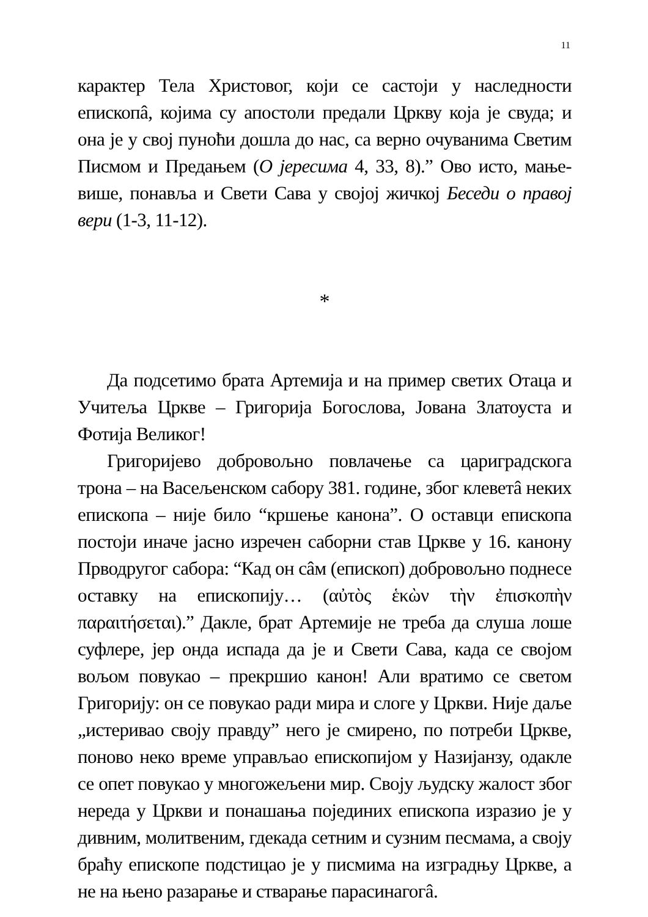11
карактер Тела Христовог, који се састоји у наследности епископâ, којима су апостоли предали Цркву која је свуда; и она је у свој пуноћи дошла до нас, са верно очуванима Светим Писмом и Предањем (О јересима 4, 33, 8).” Ово исто, мање-више, понавља и Свети Сава у својој жичкој Беседи о правој вери (1-3, 11-12).
*
Да подсетимо брата Артемија и на пример светих Отаца и Учитеља Цркве – Григорија Богослова, Јована Златоуста и Фотија Великог!
Григоријево добровољно повлачење са цариградскога трона – на Васељенском сабору 381. године, због клеветâ неких епископа – није било “кршење канона”. О оставци епископа постоји иначе јасно изречен саборни став Цркве у 16. канону Прводругог сабора: “Кад он сâм (епископ) добровољно поднесе оставку на епископију… (αὐτὸς ἑκὼν τὴν ἐπισκοπὴν παραιτήσεται).” Дакле, брат Артемије не треба да слуша лоше суфлере, јер онда испада да је и Свети Сава, када се својом вољом повукао – прекршио канон! Али вратимо се светом Григорију: он се повукао ради мира и слоге у Цркви. Није даље „истеривао своју правду” него је смирено, по потреби Цркве, поново неко време управљао епископијом у Назијанзу, одакле се опет повукао у многожељени мир. Своју људску жалост због нереда у Цркви и понашања појединих епископа изразио је у дивним, молитвеним, гдекада сетним и сузним песмама, а своју браћу епископе подстицао је у писмима на изградњу Цркве, а не на њено разарање и стварање парасинагогâ.